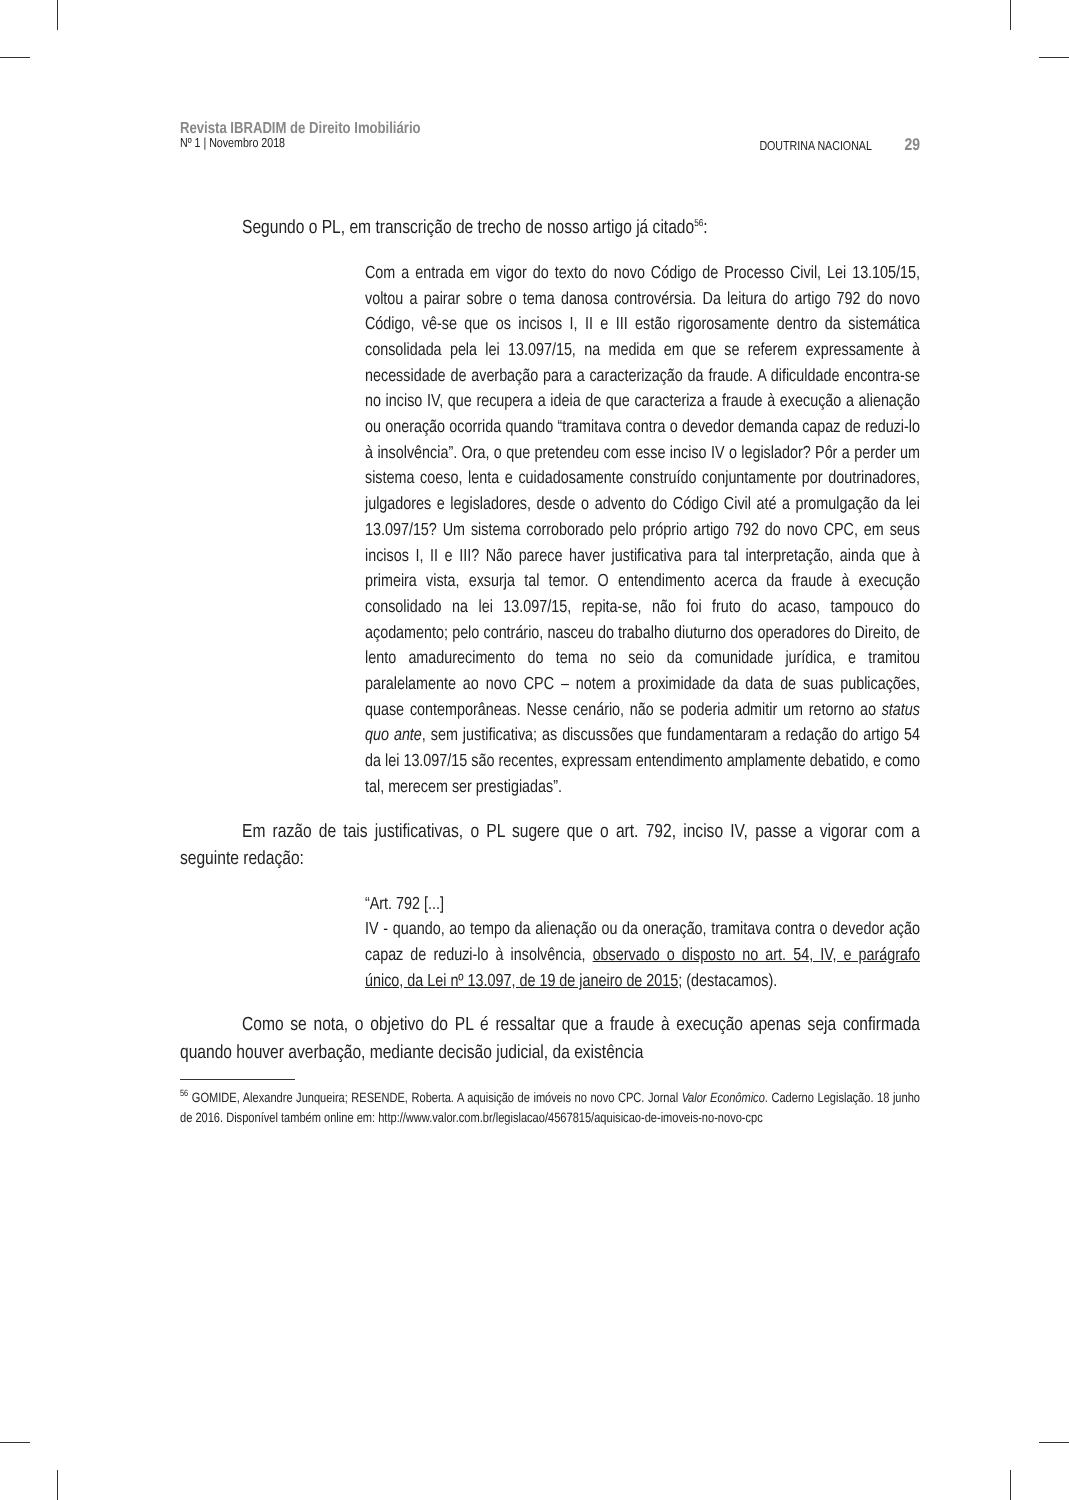Revista IBRADIM de Direito Imobiliário
Nº 1 | Novembro 2018 DOUTRINA NACIONAL 29
Segundo o PL, em transcrição de trecho de nosso artigo já citado<sup>56</sup>:
Com a entrada em vigor do texto do novo Código de Processo Civil, Lei 13.105/15, voltou a pairar sobre o tema danosa controvérsia. Da leitura do artigo 792 do novo Código, vê-se que os incisos I, II e III estão rigorosamente dentro da sistemática consolidada pela lei 13.097/15, na medida em que se referem expressamente à necessidade de averbação para a caracterização da fraude. A dificuldade encontra-se no inciso IV, que recupera a ideia de que caracteriza a fraude à execução a alienação ou oneração ocorrida quando “tramitava contra o devedor demanda capaz de reduzi-lo à insolvência”. Ora, o que pretendeu com esse inciso IV o legislador? Pôr a perder um sistema coeso, lenta e cuidadosamente construído conjuntamente por doutrinadores, julgadores e legisladores, desde o advento do Código Civil até a promulgação da lei 13.097/15? Um sistema corroborado pelo próprio artigo 792 do novo CPC, em seus incisos I, II e III? Não parece haver justificativa para tal interpretação, ainda que à primeira vista, exsurja tal temor. O entendimento acerca da fraude à execução consolidado na lei 13.097/15, repita-se, não foi fruto do acaso, tampouco do açodamento; pelo contrário, nasceu do trabalho diuturno dos operadores do Direito, de lento amadurecimento do tema no seio da comunidade jurídica, e tramitou paralelamente ao novo CPC – notem a proximidade da data de suas publicações, quase contemporâneas. Nesse cenário, não se poderia admitir um retorno ao status quo ante, sem justificativa; as discussões que fundamentaram a redação do artigo 54 da lei 13.097/15 são recentes, expressam entendimento amplamente debatido, e como tal, merecem ser prestigiadas”.
Em razão de tais justificativas, o PL sugere que o art. 792, inciso IV, passe a vigorar com a seguinte redação:
“Art. 792 [...]
IV - quando, ao tempo da alienação ou da oneração, tramitava contra o devedor ação capaz de reduzi-lo à insolvência, observado o disposto no art. 54, IV, e parágrafo único, da Lei nº 13.097, de 19 de janeiro de 2015; (destacamos).
Como se nota, o objetivo do PL é ressaltar que a fraude à execução apenas seja confirmada quando houver averbação, mediante decisão judicial, da existência
<sup>56</sup> GOMIDE, Alexandre Junqueira; RESENDE, Roberta. A aquisição de imóveis no novo CPC. Jornal Valor Econômico. Caderno Legislação. 18 junho de 2016. Disponível também online em: http://www.valor.com.br/legislacao/4567815/aquisicao-de-imoveis-no-novo-cpc